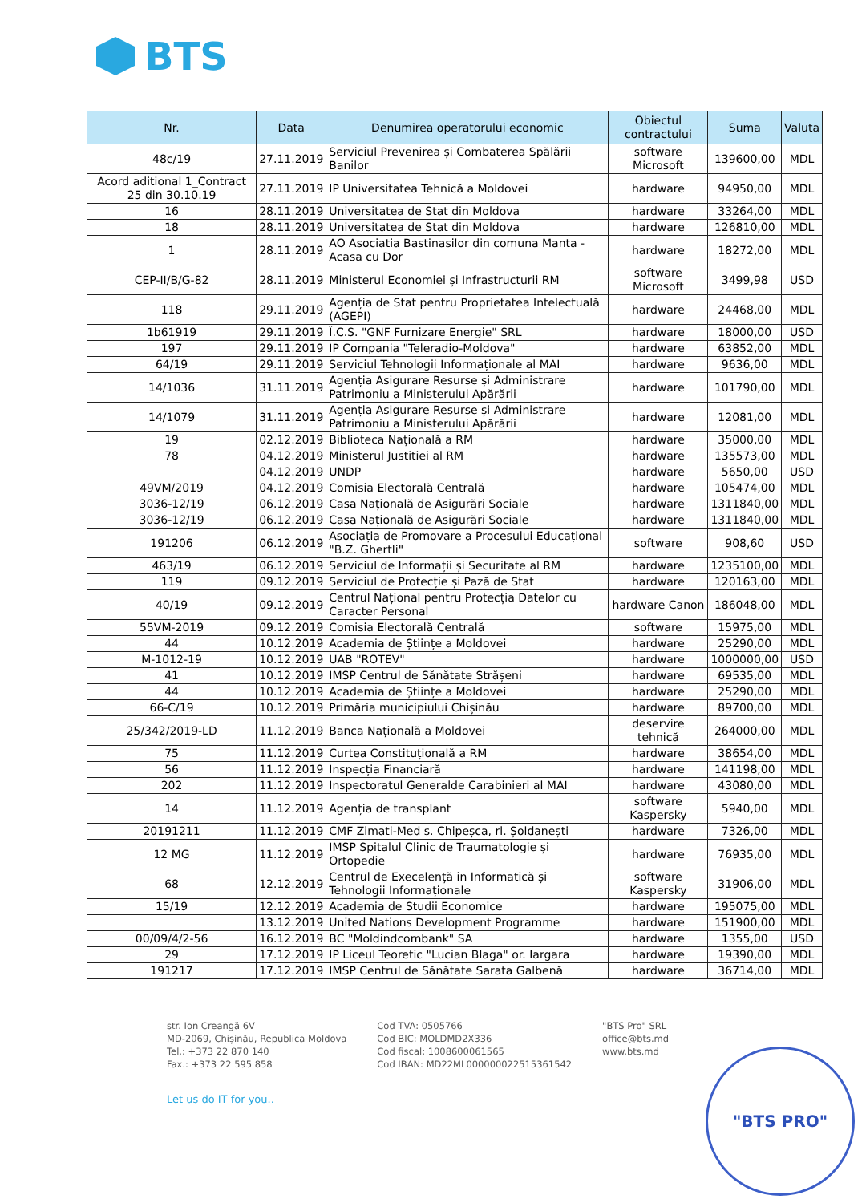BTS
| Nr. | Data | Denumirea operatorului economic | Obiectul contractului | Suma | Valuta |
| --- | --- | --- | --- | --- | --- |
| 48c/19 | 27.11.2019 | Serviciul Prevenirea și Combaterea Spălării Banilor | software Microsoft | 139600,00 | MDL |
| Acord aditional 1_Contract 25 din 30.10.19 | 27.11.2019 | IP Universitatea Tehnică a Moldovei | hardware | 94950,00 | MDL |
| 16 | 28.11.2019 | Universitatea de Stat din Moldova | hardware | 33264,00 | MDL |
| 18 | 28.11.2019 | Universitatea de Stat din Moldova | hardware | 126810,00 | MDL |
| 1 | 28.11.2019 | AO Asociatia Bastinasilor din comuna Manta - Acasa cu Dor | hardware | 18272,00 | MDL |
| CEP-II/B/G-82 | 28.11.2019 | Ministerul Economiei și Infrastructurii RM | software Microsoft | 3499,98 | USD |
| 118 | 29.11.2019 | Agenția de Stat pentru Proprietatea Intelectuală (AGEPI) | hardware | 24468,00 | MDL |
| 1b61919 | 29.11.2019 | Î.C.S. "GNF Furnizare Energie" SRL | hardware | 18000,00 | USD |
| 197 | 29.11.2019 | IP Compania "Teleradio-Moldova" | hardware | 63852,00 | MDL |
| 64/19 | 29.11.2019 | Serviciul Tehnologii Informaționale al MAI | hardware | 9636,00 | MDL |
| 14/1036 | 31.11.2019 | Agenția Asigurare Resurse și Administrare Patrimoniu a Ministerului Apărării | hardware | 101790,00 | MDL |
| 14/1079 | 31.11.2019 | Agenția Asigurare Resurse și Administrare Patrimoniu a Ministerului Apărării | hardware | 12081,00 | MDL |
| 19 | 02.12.2019 | Biblioteca Națională a RM | hardware | 35000,00 | MDL |
| 78 | 04.12.2019 | Ministerul Justitiei al RM | hardware | 135573,00 | MDL |
| | 04.12.2019 | UNDP | hardware | 5650,00 | USD |
| 49VM/2019 | 04.12.2019 | Comisia Electorală Centrală | hardware | 105474,00 | MDL |
| 3036-12/19 | 06.12.2019 | Casa Națională de Asigurări Sociale | hardware | 1311840,00 | MDL |
| 3036-12/19 | 06.12.2019 | Casa Națională de Asigurări Sociale | hardware | 1311840,00 | MDL |
| 191206 | 06.12.2019 | Asociația de Promovare a Procesului Educațional "B.Z. Ghertli" | software | 908,60 | USD |
| 463/19 | 06.12.2019 | Serviciul de Informații și Securitate al RM | hardware | 1235100,00 | MDL |
| 119 | 09.12.2019 | Serviciul de Protecție și Pază de Stat | hardware | 120163,00 | MDL |
| 40/19 | 09.12.2019 | Centrul Național pentru Protecția Datelor cu Caracter Personal | hardware Canon | 186048,00 | MDL |
| 55VM-2019 | 09.12.2019 | Comisia Electorală Centrală | software | 15975,00 | MDL |
| 44 | 10.12.2019 | Academia de Științe a Moldovei | hardware | 25290,00 | MDL |
| M-1012-19 | 10.12.2019 | UAB "ROTEV" | hardware | 1000000,00 | USD |
| 41 | 10.12.2019 | IMSP Centrul de Sănătate Strășeni | hardware | 69535,00 | MDL |
| 44 | 10.12.2019 | Academia de Științe a Moldovei | hardware | 25290,00 | MDL |
| 66-C/19 | 10.12.2019 | Primăria municipiului Chișinău | hardware | 89700,00 | MDL |
| 25/342/2019-LD | 11.12.2019 | Banca Națională a Moldovei | deservire tehnică | 264000,00 | MDL |
| 75 | 11.12.2019 | Curtea Constituțională a RM | hardware | 38654,00 | MDL |
| 56 | 11.12.2019 | Inspecția Financiară | hardware | 141198,00 | MDL |
| 202 | 11.12.2019 | Inspectoratul Generalde Carabinieri al MAI | hardware | 43080,00 | MDL |
| 14 | 11.12.2019 | Agenția de transplant | software Kaspersky | 5940,00 | MDL |
| 20191211 | 11.12.2019 | CMF Zimati-Med s. Chipeșca, rl. Șoldanești | hardware | 7326,00 | MDL |
| 12 MG | 11.12.2019 | IMSP Spitalul Clinic de Traumatologie și Ortopedie | hardware | 76935,00 | MDL |
| 68 | 12.12.2019 | Centrul de Execelență in Informatică și Tehnologii Informaționale | software Kaspersky | 31906,00 | MDL |
| 15/19 | 12.12.2019 | Academia de Studii Economice | hardware | 195075,00 | MDL |
| | 13.12.2019 | United Nations Development Programme | hardware | 151900,00 | MDL |
| 00/09/4/2-56 | 16.12.2019 | BC "Moldindcombank" SA | hardware | 1355,00 | USD |
| 29 | 17.12.2019 | IP Liceul Teoretic "Lucian Blaga" or. Iargara | hardware | 19390,00 | MDL |
| 191217 | 17.12.2019 | IMSP Centrul de Sănătate Sarata Galbenă | hardware | 36714,00 | MDL |
str. Ion Creangă 6V
MD-2069, Chișinău, Republica Moldova
Tel.: +373 22 870 140
Fax.: +373 22 595 858
Cod TVA: 0505766
Cod BIC: MOLDMD2X336
Cod fiscal: 1008600061565
Cod IBAN: MD22ML000000022515361542
"BTS Pro" SRL
office@bts.md
www.bts.md
Let us do IT for you..
"BTS PRO"